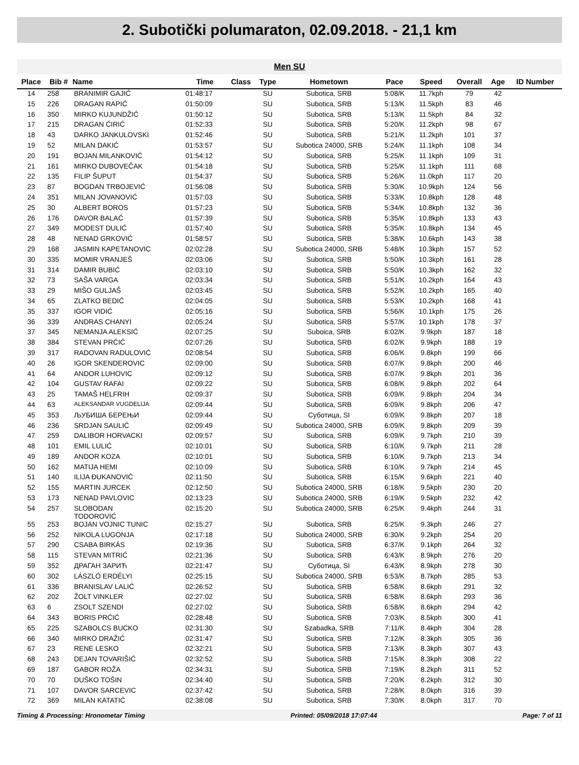2. Subotički polumaraton, 02.09.2018. - 21,1 km
Men SU
| Place | Bib # | Name | Time | Class | Type | Hometown | Pace | Speed | Overall | Age | ID Number |
| --- | --- | --- | --- | --- | --- | --- | --- | --- | --- | --- | --- |
| 14 | 258 | BRANIMIR GAJIĆ | 01:48:17 | | SU | Subotica, SRB | 5:08/K | 11.7kph | 79 | 42 | |
| 15 | 226 | DRAGAN RAPIĆ | 01:50:09 | | SU | Subotica, SRB | 5:13/K | 11.5kph | 83 | 46 | |
| 16 | 350 | MIRKO KUJUNDŽIĆ | 01:50:12 | | SU | Subotica, SRB | 5:13/K | 11.5kph | 84 | 32 | |
| 17 | 215 | DRAGAN ĆIRIĆ | 01:52:33 | | SU | Subotica, SRB | 5:20/K | 11.2kph | 98 | 67 | |
| 18 | 43 | DARKO JANKULOVSKI | 01:52:46 | | SU | Subotica, SRB | 5:21/K | 11.2kph | 101 | 37 | |
| 19 | 52 | MILAN DAKIĆ | 01:53:57 | | SU | Subotica 24000, SRB | 5:24/K | 11.1kph | 108 | 34 | |
| 20 | 191 | BOJAN MILANKOVIĆ | 01:54:12 | | SU | Subotica, SRB | 5:25/K | 11.1kph | 109 | 31 | |
| 21 | 161 | MIRKO DUBOVEČAK | 01:54:18 | | SU | Subotica, SRB | 5:25/K | 11.1kph | 111 | 68 | |
| 22 | 135 | FILIP ŠUPUT | 01:54:37 | | SU | Subotica, SRB | 5:26/K | 11.0kph | 117 | 20 | |
| 23 | 87 | BOGDAN TRBOJEVIĆ | 01:56:08 | | SU | Subotica, SRB | 5:30/K | 10.9kph | 124 | 56 | |
| 24 | 351 | MILAN JOVANOVIĆ | 01:57:03 | | SU | Subotica, SRB | 5:33/K | 10.8kph | 128 | 48 | |
| 25 | 30 | ALBERT BOROS | 01:57:23 | | SU | Subotica, SRB | 5:34/K | 10.8kph | 132 | 36 | |
| 26 | 176 | DAVOR BALAĆ | 01:57:39 | | SU | Subotica, SRB | 5:35/K | 10.8kph | 133 | 43 | |
| 27 | 349 | MODEST DULIĆ | 01:57:40 | | SU | Subotica, SRB | 5:35/K | 10.8kph | 134 | 45 | |
| 28 | 48 | NENAD GRKOVIĆ | 01:58:57 | | SU | Subotica, SRB | 5:38/K | 10.6kph | 143 | 38 | |
| 29 | 168 | JASMIN KAPETANOVIC | 02:02:28 | | SU | Subotica 24000, SRB | 5:48/K | 10.3kph | 157 | 52 | |
| 30 | 335 | MOMIR VRANJEŠ | 02:03:06 | | SU | Subotica, SRB | 5:50/K | 10.3kph | 161 | 28 | |
| 31 | 314 | DAMIR BUBIĆ | 02:03:10 | | SU | Subotica, SRB | 5:50/K | 10.3kph | 162 | 32 | |
| 32 | 73 | SAŠA VARGA | 02:03:34 | | SU | Subotica, SRB | 5:51/K | 10.2kph | 164 | 43 | |
| 33 | 29 | MIŠO GULJAŠ | 02:03:45 | | SU | Subotica, SRB | 5:52/K | 10.2kph | 165 | 40 | |
| 34 | 65 | ZLATKO BEDIĆ | 02:04:05 | | SU | Subotica, SRB | 5:53/K | 10.2kph | 168 | 41 | |
| 35 | 337 | IGOR VIDIĆ | 02:05:16 | | SU | Subotica, SRB | 5:56/K | 10.1kph | 175 | 26 | |
| 36 | 339 | ANDRAS CHANYI | 02:05:24 | | SU | Subotica, SRB | 5:57/K | 10.1kph | 178 | 37 | |
| 37 | 345 | NEMANJA ALEKSIĆ | 02:07:25 | | SU | Suboica, SRB | 6:02/K | 9.9kph | 187 | 18 | |
| 38 | 384 | STEVAN PRĆIĆ | 02:07:26 | | SU | Subotica, SRB | 6:02/K | 9.9kph | 188 | 19 | |
| 39 | 317 | RADOVAN RADULOVIĆ | 02:08:54 | | SU | Subotica, SRB | 6:06/K | 9.8kph | 199 | 66 | |
| 40 | 26 | IGOR SKENDEROVIC | 02:09:00 | | SU | Subotica, SRB | 6:07/K | 9.8kph | 200 | 46 | |
| 41 | 64 | ANDOR LUHOVIC | 02:09:12 | | SU | Subotica, SRB | 6:07/K | 9.8kph | 201 | 36 | |
| 42 | 104 | GUSTAV RAFAI | 02:09:22 | | SU | Subotica, SRB | 6:08/K | 9.8kph | 202 | 64 | |
| 43 | 25 | TAMAŠ HELFRIH | 02:09:37 | | SU | Subotica, SRB | 6:09/K | 9.8kph | 204 | 34 | |
| 44 | 63 | ALEKSANDAR VUGDELIJA | 02:09:44 | | SU | Subotica, SRB | 6:09/K | 9.8kph | 206 | 47 | |
| 45 | 353 | ЉУБИША БЕРЕЊИ | 02:09:44 | | SU | Суботица, SI | 6:09/K | 9.8kph | 207 | 18 | |
| 46 | 236 | SRDJAN SAULIĆ | 02:09:49 | | SU | Subotica 24000, SRB | 6:09/K | 9.8kph | 209 | 39 | |
| 47 | 259 | DALIBOR HORVACKI | 02:09:57 | | SU | Subotica, SRB | 6:09/K | 9.7kph | 210 | 39 | |
| 48 | 101 | EMIL LULIĆ | 02:10:01 | | SU | Subotica, SRB | 6:10/K | 9.7kph | 211 | 28 | |
| 49 | 189 | ANDOR KOZA | 02:10:01 | | SU | Subotica, SRB | 6:10/K | 9.7kph | 213 | 34 | |
| 50 | 162 | MATIJA HEMI | 02:10:09 | | SU | Subotica, SRB | 6:10/K | 9.7kph | 214 | 45 | |
| 51 | 140 | ILIJA ĐUKANOVIĆ | 02:11:50 | | SU | Subotica, SRB | 6:15/K | 9.6kph | 221 | 40 | |
| 52 | 155 | MARTIN JURCEK | 02:12:50 | | SU | Subotica 24000, SRB | 6:18/K | 9.5kph | 230 | 20 | |
| 53 | 173 | NENAD PAVLOVIC | 02:13:23 | | SU | Subotica 24000, SRB | 6:19/K | 9.5kph | 232 | 42 | |
| 54 | 257 | SLOBODAN TODOROVIĆ | 02:15:20 | | SU | Subotica 24000, SRB | 6:25/K | 9.4kph | 244 | 31 | |
| 55 | 253 | BOJAN VOJNIC TUNIC | 02:15:27 | | SU | Subotica, SRB | 6:25/K | 9.3kph | 246 | 27 | |
| 56 | 252 | NIKOLA LUGONJA | 02:17:18 | | SU | Subotica 24000, SRB | 6:30/K | 9.2kph | 254 | 20 | |
| 57 | 290 | CSABA BIRKÁS | 02:19:36 | | SU | Subotica, SRB | 6:37/K | 9.1kph | 264 | 32 | |
| 58 | 115 | STEVAN MITRIĆ | 02:21:36 | | SU | Subotica, SRB | 6:43/K | 8.9kph | 276 | 20 | |
| 59 | 352 | ДРАГАН ЗАРИЋ | 02:21:47 | | SU | Суботица, SI | 6:43/K | 8.9kph | 278 | 30 | |
| 60 | 302 | LÁSZLÓ ERDÉLYI | 02:25:15 | | SU | Subotica 24000, SRB | 6:53/K | 8.7kph | 285 | 53 | |
| 61 | 336 | BRANISLAV LALIĆ | 02:26:52 | | SU | Subotica, SRB | 6:58/K | 8.6kph | 291 | 32 | |
| 62 | 202 | ŽOLT VINKLER | 02:27:02 | | SU | Subotica, SRB | 6:58/K | 8.6kph | 293 | 36 | |
| 63 | 6 | ZSOLT SZENDI | 02:27:02 | | SU | Subotica, SRB | 6:58/K | 8.6kph | 294 | 42 | |
| 64 | 343 | BORIS PRĆIĆ | 02:28:48 | | SU | Subotica, SRB | 7:03/K | 8.5kph | 300 | 41 | |
| 65 | 225 | SZABOLCS BUCKO | 02:31:30 | | SU | Szabadka, SRB | 7:11/K | 8.4kph | 304 | 28 | |
| 66 | 340 | MIRKO DRAŽIĆ | 02:31:47 | | SU | Subotica, SRB | 7:12/K | 8.3kph | 305 | 36 | |
| 67 | 23 | RENE LESKO | 02:32:21 | | SU | Subotica, SRB | 7:13/K | 8.3kph | 307 | 43 | |
| 68 | 243 | DEJAN TOVARIŠIĆ | 02:32:52 | | SU | Subotica, SRB | 7:15/K | 8.3kph | 308 | 22 | |
| 69 | 187 | GABOR ROŽA | 02:34:31 | | SU | Subotica, SRB | 7:19/K | 8.2kph | 311 | 52 | |
| 70 | 70 | DUŠKO TOŠIN | 02:34:40 | | SU | Subotica, SRB | 7:20/K | 8.2kph | 312 | 30 | |
| 71 | 107 | DAVOR SARCEVIC | 02:37:42 | | SU | Subotica, SRB | 7:28/K | 8.0kph | 316 | 39 | |
| 72 | 369 | MILAN KATATIĆ | 02:38:08 | | SU | Subotica, SRB | 7:30/K | 8.0kph | 317 | 70 | |
Timing & Processing: Hronometar Timing Printed: 05/09/2018 17:07:44 Page: 7 of 11